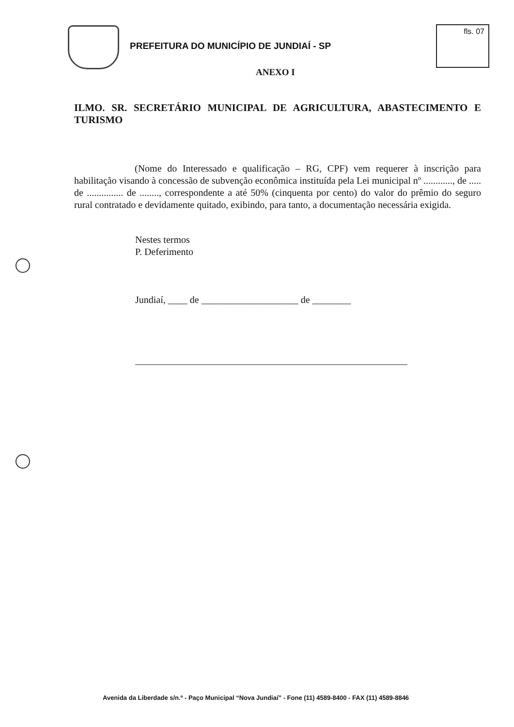PREFEITURA DO MUNICÍPIO DE JUNDIAÍ - SP
fls. 07
ANEXO I
ILMO. SR. SECRETÁRIO MUNICIPAL DE AGRICULTURA, ABASTECIMENTO E TURISMO
(Nome do Interessado e qualificação – RG, CPF) vem requerer à inscrição para habilitação visando à concessão de subvenção econômica instituída pela Lei municipal nº ............, de ..... de ............... de ........, correspondente a até 50% (cinquenta por cento) do valor do prêmio do seguro rural contratado e devidamente quitado, exibindo, para tanto, a documentação necessária exigida.
Nestes termos
P. Deferimento
Jundiaí, ____ de ____________________ de ________
Avenida da Liberdade s/n.º - Paço Municipal “Nova Jundiaí” - Fone (11) 4589-8400 - FAX (11) 4589-8846